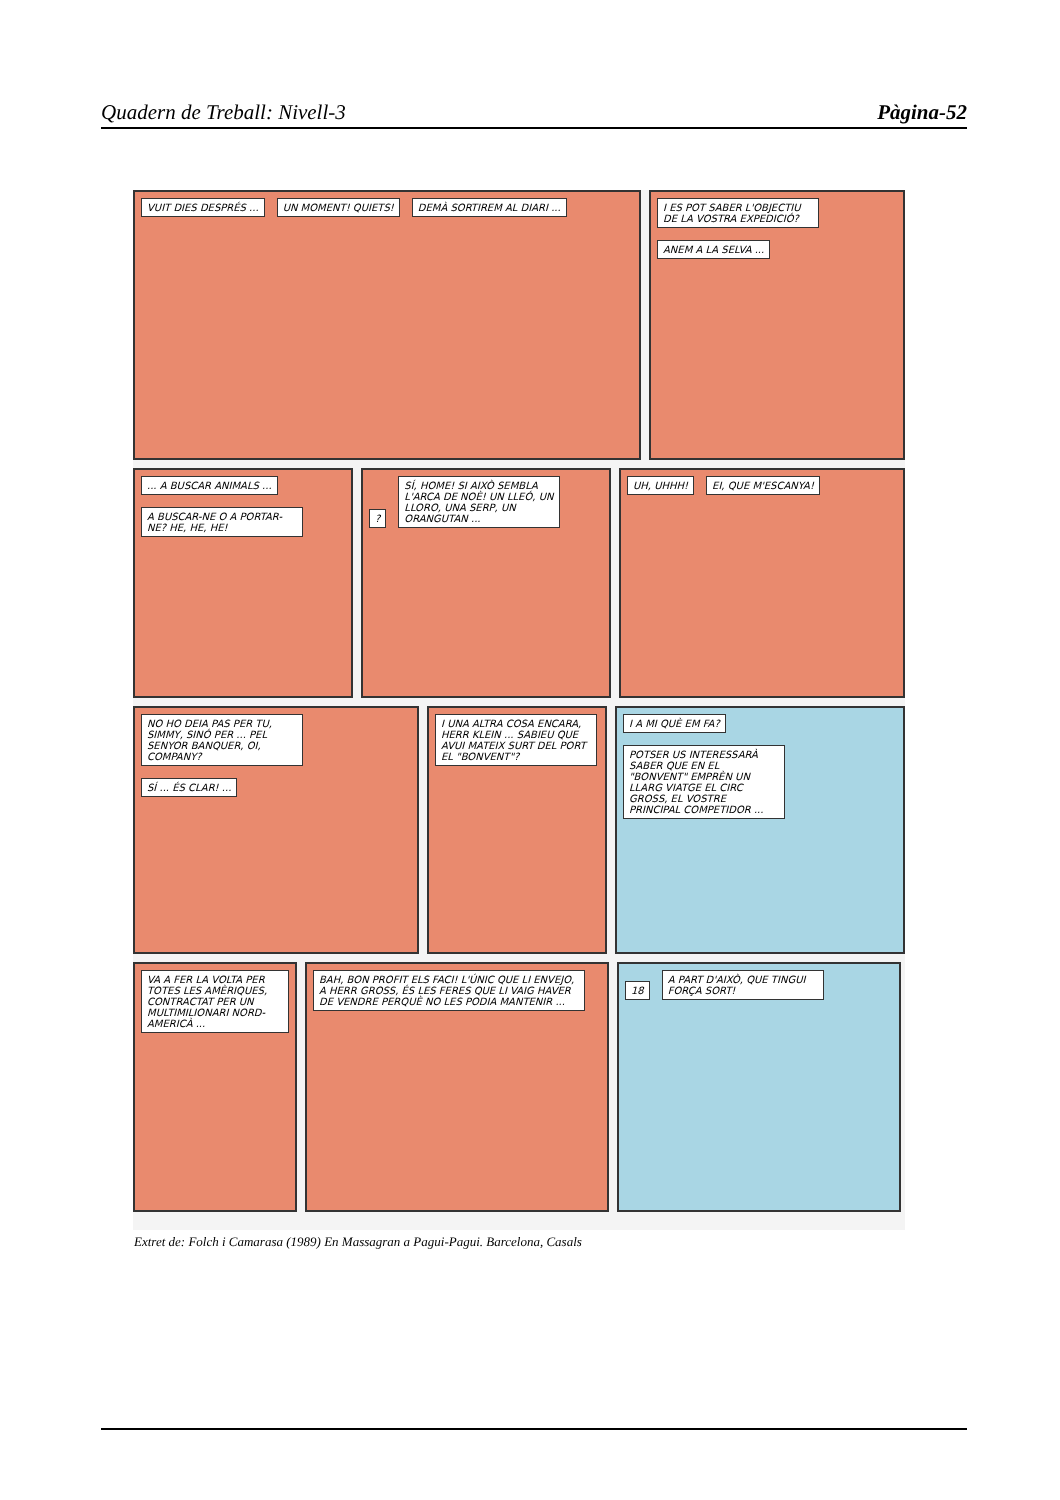Quadern de Treball: Nivell-3 Pàgina-52
VUIT DIES DESPRÉS ... UN MOMENT! QUIETS!
DEMÀ SORTIREM AL DIARI ...
I ES POT SABER L'OBJECTIU DE LA VOSTRA EXPEDICIÓ?
ANEM A LA SELVA ...
... A BUSCAR ANIMALS ...
A BUSCAR-NE O A PORTAR-NE? HE, HE, HE!
?
SÍ, HOME! SI AIXÒ SEMBLA L'ARCA DE NOÈ! UN LLEÓ, UN LLORO, UNA SERP, UN ORANGUTAN ...
UH, UHHH! EI, QUE M'ESCANYA!
NO HO DEIA PAS PER TU, SIMMY, SINÓ PER ... PEL SENYOR BANQUER, OI, COMPANY?
SÍ ... ÉS CLAR! ...
I UNA ALTRA COSA ENCARA, HERR KLEIN ... SABIEU QUE AVUI MATEIX SURT DEL PORT EL "BONVENT"?
I A MI QUÈ EM FA?
POTSER US INTERESSARÀ SABER QUE EN EL "BONVENT" EMPRÈN UN LLARG VIATGE EL CIRC GROSS, EL VOSTRE PRINCIPAL COMPETIDOR ...
VA A FER LA VOLTA PER TOTES LES AMÈRIQUES, CONTRACTAT PER UN MULTIMILIONARI NORD-AMERICÀ ...
BAH, BON PROFIT ELS FACI! L'ÚNIC QUE LI ENVEJO, A HERR GROSS, ÉS LES FERES QUE LI VAIG HAVER DE VENDRE PERQUÈ NO LES PODIA MANTENIR ...
18
A PART D'AIXÒ, QUE TINGUI FORÇA SORT!
Extret de: Folch i Camarasa (1989) En Massagran a Pagui-Pagui. Barcelona, Casals